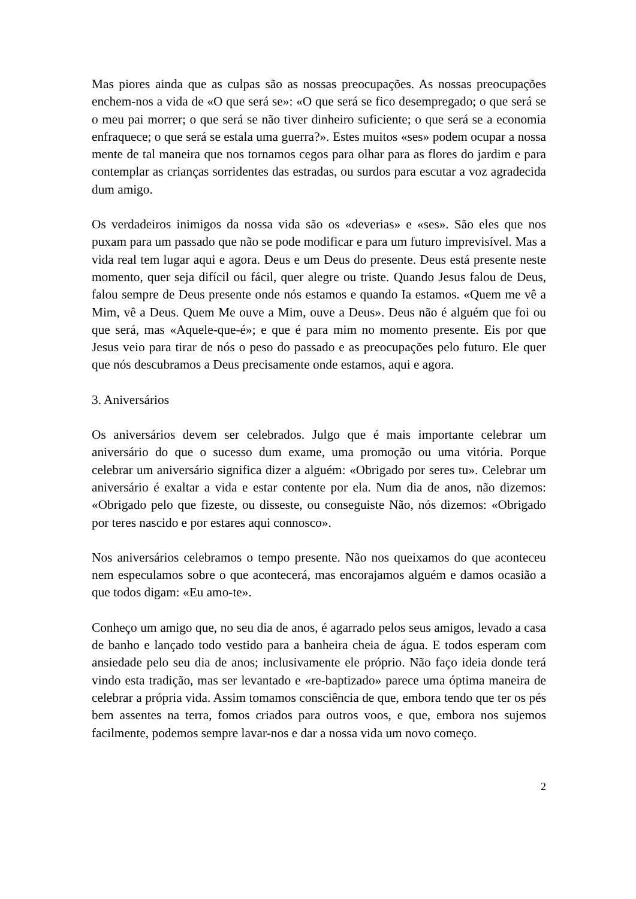Mas piores ainda que as culpas são as nossas preocupações. As nossas preocupações enchem-nos a vida de «O que será se»: «O que será se fico desempregado; o que será se o meu pai morrer; o que será se não tiver dinheiro suficiente; o que será se a economia enfraquece; o que será se estala uma guerra?». Estes muitos «ses» podem ocupar a nossa mente de tal maneira que nos tornamos cegos para olhar para as flores do jardim e para contemplar as crianças sorridentes das estradas, ou surdos para escutar a voz agradecida dum amigo.
Os verdadeiros inimigos da nossa vida são os «deverias» e «ses». São eles que nos puxam para um passado que não se pode modificar e para um futuro imprevisível. Mas a vida real tem lugar aqui e agora. Deus e um Deus do presente. Deus está presente neste momento, quer seja difícil ou fácil, quer alegre ou triste. Quando Jesus falou de Deus, falou sempre de Deus presente onde nós estamos e quando Ia estamos. «Quem me vê a Mim, vê a Deus. Quem Me ouve a Mim, ouve a Deus». Deus não é alguém que foi ou que será, mas «Aquele-que-é»; e que é para mim no momento presente. Eis por que Jesus veio para tirar de nós o peso do passado e as preocupações pelo futuro. Ele quer que nós descubramos a Deus precisamente onde estamos, aqui e agora.
3. Aniversários
Os aniversários devem ser celebrados. Julgo que é mais importante celebrar um aniversário do que o sucesso dum exame, uma promoção ou uma vitória. Porque celebrar um aniversário significa dizer a alguém: «Obrigado por seres tu». Celebrar um aniversário é exaltar a vida e estar contente por ela. Num dia de anos, não dizemos: «Obrigado pelo que fizeste, ou disseste, ou conseguiste Não, nós dizemos: «Obrigado por teres nascido e por estares aqui connosco».
Nos aniversários celebramos o tempo presente. Não nos queixamos do que aconteceu nem especulamos sobre o que acontecerá, mas encorajamos alguém e damos ocasião a que todos digam: «Eu amo-te».
Conheço um amigo que, no seu dia de anos, é agarrado pelos seus amigos, levado a casa de banho e lançado todo vestido para a banheira cheia de água. E todos esperam com ansiedade pelo seu dia de anos; inclusivamente ele próprio. Não faço ideia donde terá vindo esta tradição, mas ser levantado e «re-baptizado» parece uma óptima maneira de celebrar a própria vida. Assim tomamos consciência de que, embora tendo que ter os pés bem assentes na terra, fomos criados para outros voos, e que, embora nos sujemos facilmente, podemos sempre lavar-nos e dar a nossa vida um novo começo.
2